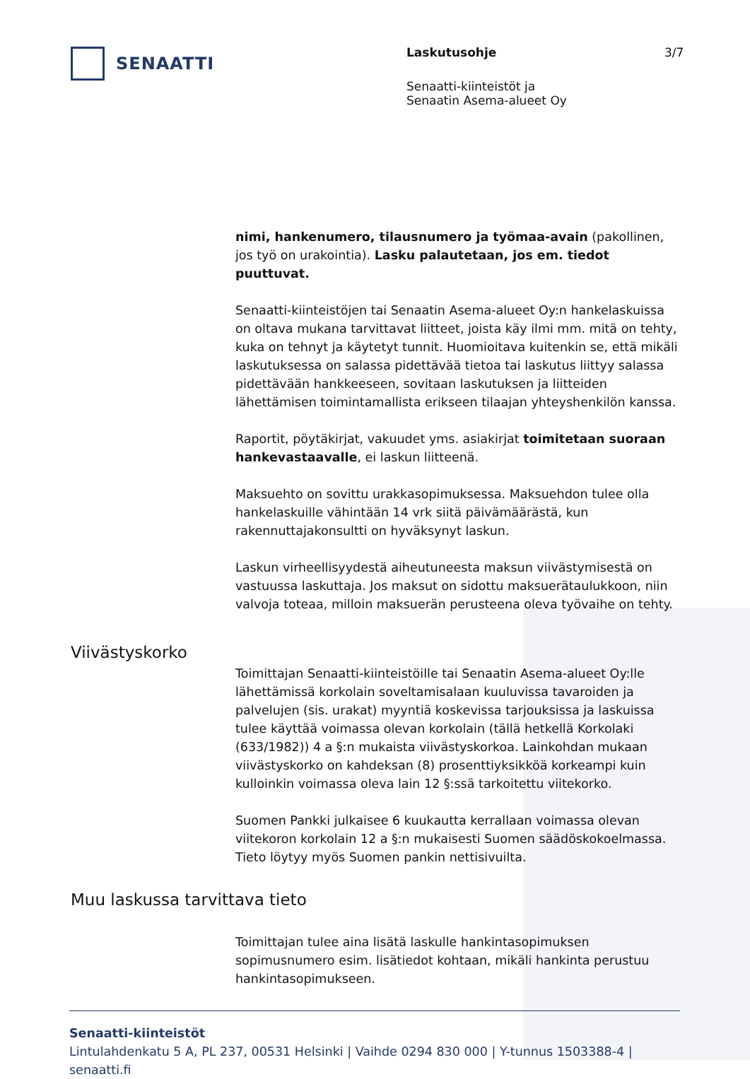SENAATTI
Laskutusohje
Senaatti-kiinteistöt ja
Senaatin Asema-alueet Oy
3/7
nimi, hankenumero, tilausnumero ja työmaa-avain (pakollinen, jos työ on urakointia). Lasku palautetaan, jos em. tiedot puuttuvat.
Senaatti-kiinteistöjen tai Senaatin Asema-alueet Oy:n hankelaskuissa on oltava mukana tarvittavat liitteet, joista käy ilmi mm. mitä on tehty, kuka on tehnyt ja käytetyt tunnit. Huomioitava kuitenkin se, että mikäli laskutuksessa on salassa pidettävää tietoa tai laskutus liittyy salassa pidettävään hankkeeseen, sovitaan laskutuksen ja liitteiden lähettämisen toimintamallista erikseen tilaajan yhteyshenkilön kanssa.
Raportit, pöytäkirjat, vakuudet yms. asiakirjat toimitetaan suoraan hankevastaavalle, ei laskun liitteenä.
Maksuehto on sovittu urakkasopimuksessa. Maksuehdon tulee olla hankelaskuille vähintään 14 vrk siitä päivämäärästä, kun rakennuttajakonsultti on hyväksynyt laskun.
Laskun virheellisyydestä aiheutuneesta maksun viivästymisestä on vastuussa laskuttaja. Jos maksut on sidottu maksuerätaulukkoon, niin valvoja toteaa, milloin maksuerän perusteena oleva työvaihe on tehty.
Viivästyskorko
Toimittajan Senaatti-kiinteistöille tai Senaatin Asema-alueet Oy:lle lähettämissä korkolain soveltamisalaan kuuluvissa tavaroiden ja palvelujen (sis. urakat) myyntiä koskevissa tarjouksissa ja laskuissa tulee käyttää voimassa olevan korkolain (tällä hetkellä Korkolaki (633/1982)) 4 a §:n mukaista viivästyskorkoa. Lainkohdan mukaan viivästyskorko on kahdeksan (8) prosenttiyksikköä korkeampi kuin kulloinkin voimassa oleva lain 12 §:ssä tarkoitettu viitekorko.
Suomen Pankki julkaisee 6 kuukautta kerrallaan voimassa olevan viitekoron korkolain 12 a §:n mukaisesti Suomen säädöskokoelmassa. Tieto löytyy myös Suomen pankin nettisivuilta.
Muu laskussa tarvittava tieto
Toimittajan tulee aina lisätä laskulle hankintasopimuksen sopimusnumero esim. lisätiedot kohtaan, mikäli hankinta perustuu hankintasopimukseen.
Senaatti-kiinteistöt
Lintulahdenkatu 5 A, PL 237, 00531 Helsinki | Vaihde 0294 830 000 | Y-tunnus 1503388-4 | senaatti.fi